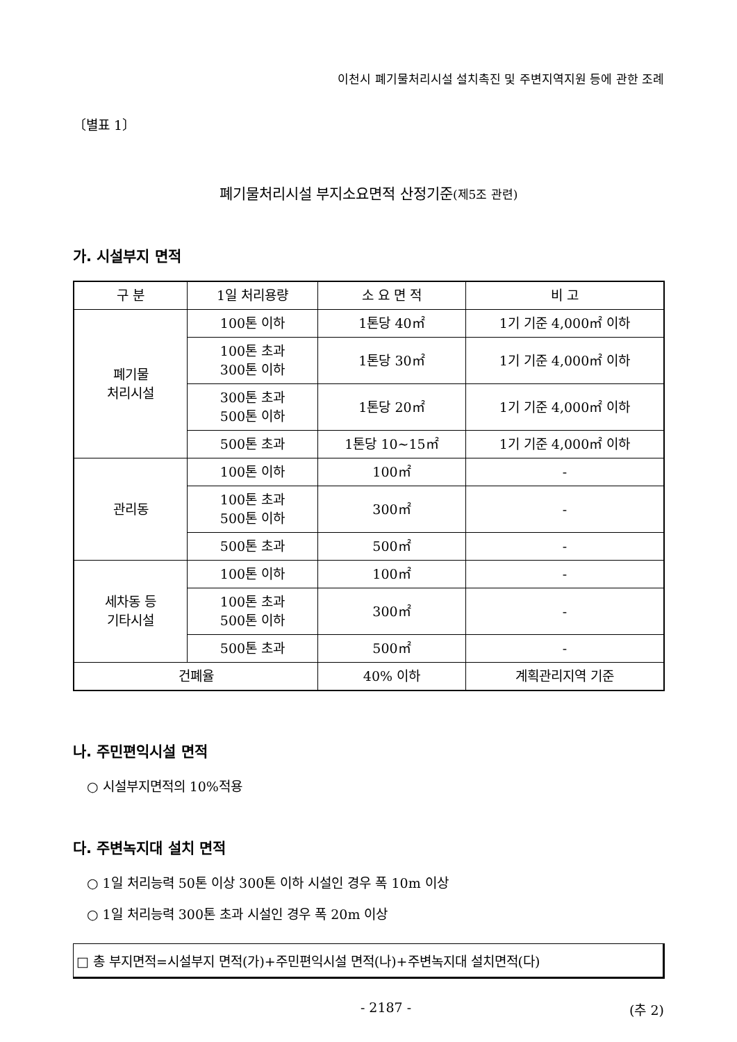이천시 폐기물처리시설 설치촉진 및 주변지역지원 등에 관한 조례
〔별표 1〕
폐기물처리시설 부지소요면적 산정기준(제5조 관련)
가. 시설부지 면적
| 구 분 | 1일 처리용량 | 소 요 면 적 | 비 고 |
| --- | --- | --- | --- |
| 폐기물 처리시설 | 100톤 이하 | 1톤당 40㎡ | 1기 기준 4,000㎡ 이하 |
| | 100톤 초과 300톤 이하 | 1톤당 30㎡ | 1기 기준 4,000㎡ 이하 |
| | 300톤 초과 500톤 이하 | 1톤당 20㎡ | 1기 기준 4,000㎡ 이하 |
| | 500톤 초과 | 1톤당 10~15㎡ | 1기 기준 4,000㎡ 이하 |
| 관리동 | 100톤 이하 | 100㎡ | - |
| | 100톤 초과 500톤 이하 | 300㎡ | - |
| | 500톤 초과 | 500㎡ | - |
| 세차동 등 기타시설 | 100톤 이하 | 100㎡ | - |
| | 100톤 초과 500톤 이하 | 300㎡ | - |
| | 500톤 초과 | 500㎡ | - |
| 건폐율 | | 40% 이하 | 계획관리지역 기준 |
나. 주민편익시설 면적
○ 시설부지면적의 10%적용
다. 주변녹지대 설치 면적
○ 1일 처리능력 50톤 이상 300톤 이하 시설인 경우 폭 10m 이상
○ 1일 처리능력 300톤 초과 시설인 경우 폭 20m 이상
□ 총 부지면적=시설부지 면적(가)+주민편익시설 면적(나)+주변녹지대 설치면적(다)
- 2187 - (추 2)